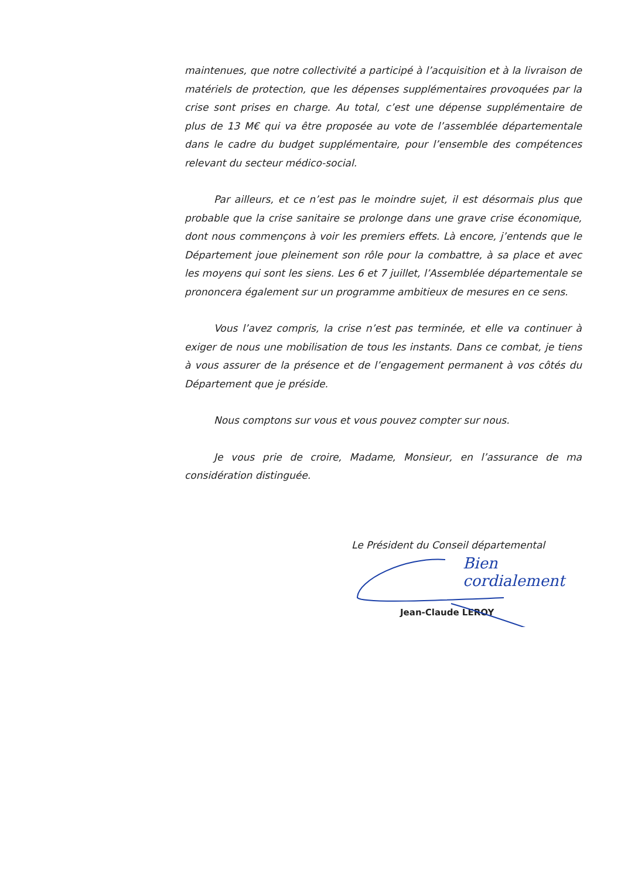maintenues, que notre collectivité a participé à l’acquisition et à la livraison de matériels de protection, que les dépenses supplémentaires provoquées par la crise sont prises en charge. Au total, c’est une dépense supplémentaire de plus de 13 M€ qui va être proposée au vote de l’assemblée départementale dans le cadre du budget supplémentaire, pour l’ensemble des compétences relevant du secteur médico-social.
Par ailleurs, et ce n’est pas le moindre sujet, il est désormais plus que probable que la crise sanitaire se prolonge dans une grave crise économique, dont nous commençons à voir les premiers effets. Là encore, j’entends que le Département joue pleinement son rôle pour la combattre, à sa place et avec les moyens qui sont les siens. Les 6 et 7 juillet, l’Assemblée départementale se prononcera également sur un programme ambitieux de mesures en ce sens.
Vous l’avez compris, la crise n’est pas terminée, et elle va continuer à exiger de nous une mobilisation de tous les instants. Dans ce combat, je tiens à vous assurer de la présence et de l’engagement permanent à vos côtés du Département que je préside.
Nous comptons sur vous et vous pouvez compter sur nous.
Je vous prie de croire, Madame, Monsieur, en l’assurance de ma considération distinguée.
Le Président du Conseil départemental
Bien cordialement
Jean-Claude LEROY